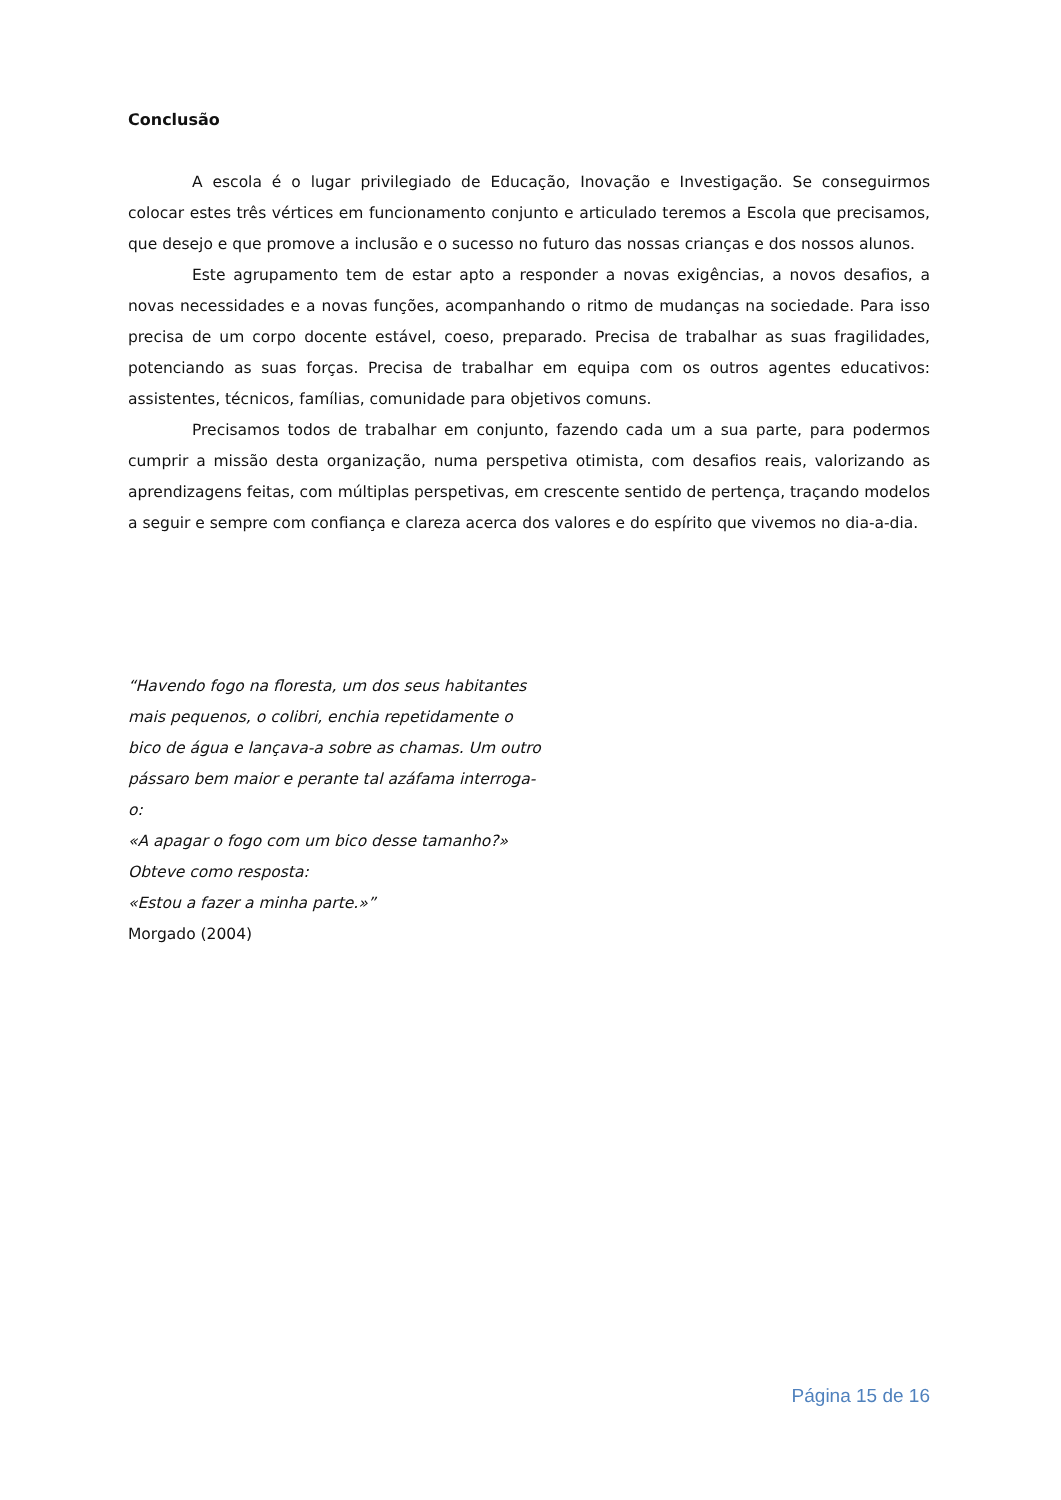Conclusão
A escola é o lugar privilegiado de Educação, Inovação e Investigação. Se conseguirmos colocar estes três vértices em funcionamento conjunto e articulado teremos a Escola que precisamos, que desejo e que promove a inclusão e o sucesso no futuro das nossas crianças e dos nossos alunos.
Este agrupamento tem de estar apto a responder a novas exigências, a novos desafios, a novas necessidades e a novas funções, acompanhando o ritmo de mudanças na sociedade. Para isso precisa de um corpo docente estável, coeso, preparado. Precisa de trabalhar as suas fragilidades, potenciando as suas forças. Precisa de trabalhar em equipa com os outros agentes educativos: assistentes, técnicos, famílias, comunidade para objetivos comuns.
Precisamos todos de trabalhar em conjunto, fazendo cada um a sua parte, para podermos cumprir a missão desta organização, numa perspetiva otimista, com desafios reais, valorizando as aprendizagens feitas, com múltiplas perspetivas, em crescente sentido de pertença, traçando modelos a seguir e sempre com confiança e clareza acerca dos valores e do espírito que vivemos no dia-a-dia.
“Havendo fogo na floresta, um dos seus habitantes mais pequenos, o colibri, enchia repetidamente o bico de água e lançava-a sobre as chamas. Um outro pássaro bem maior e perante tal azáfama interroga-o:
«A apagar o fogo com um bico desse tamanho?»
Obteve como resposta:
«Estou a fazer a minha parte.»”
Morgado (2004)
Página 15 de 16